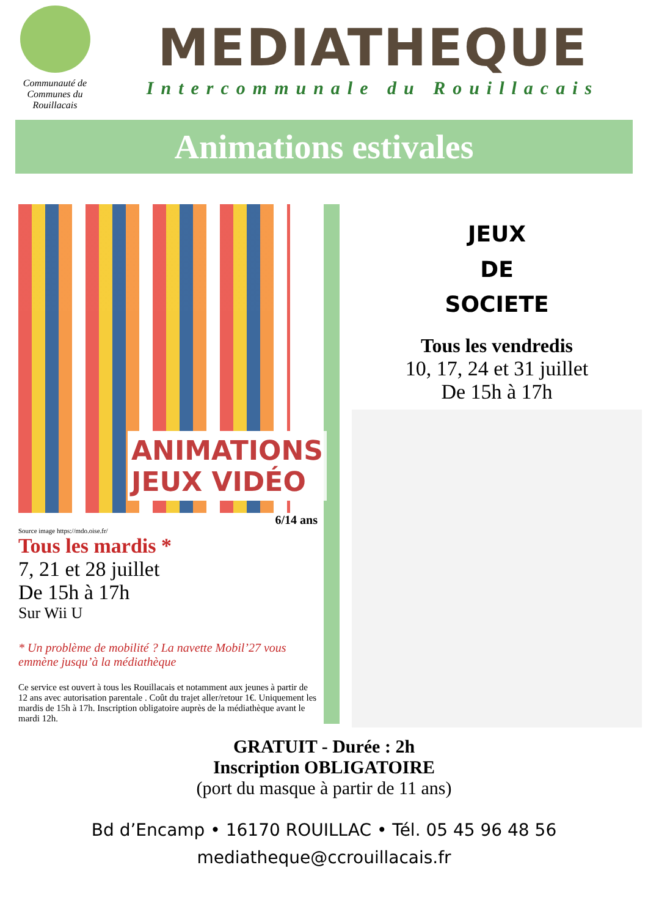Communauté de Communes du
Rouillacais
MEDIATHEQUE
Intercommunale du Rouillacais
Animations estivales
ANIMATIONS
JEUX VIDÉO
6/14 ans
Source image https://mdo.oise.fr/
Tous les mardis *
7, 21 et 28 juillet
De 15h à 17h
Sur Wii U
* Un problème de mobilité ? La navette Mobil’27 vous emmène jusqu’à la médiathèque
Ce service est ouvert à tous les Rouillacais et notamment aux jeunes à partir de 12 ans avec autorisation parentale . Coût du trajet aller/retour 1€. Uniquement les mardis de 15h à 17h. Inscription obligatoire auprès de la médiathèque avant le mardi 12h.
JEUX
DE
SOCIETE
Tous les vendredis
10, 17, 24 et 31 juillet
De 15h à 17h
GRATUIT - Durée : 2h
Inscription OBLIGATOIRE
(port du masque à partir de 11 ans)
Bd d’Encamp • 16170 ROUILLAC • Tél. 05 45 96 48 56
mediatheque@ccrouillacais.fr